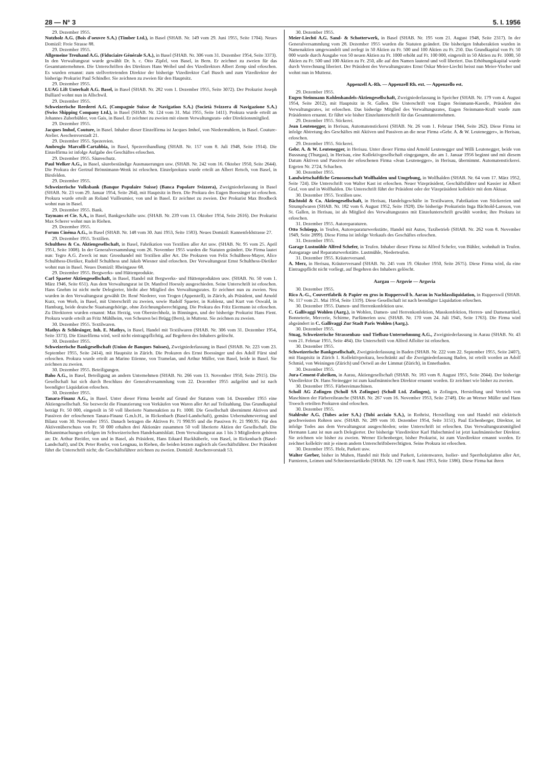28 — N° 3 5. I. 1956
29. Dezember 1955.
Nutzholz A.G. (Bois d'oeuvre S.A.) (Timber Ltd.), in Basel (SHAB. Nr. 149 vom 29. Juni 1955, Seite 1704). Neues Domizil: Freie Strasse 88.
29. Dezember 1955.
Allgemeine Treuhand A.G. (Fiduciaire Générale S.A.), in Basel (SHAB. Nr. 306 vom 31. Dezember 1954, Seite 3373). In den Verwaltungsrat wurde gewählt Dr. h. c. Otto Zipfel, von Basel, in Bern. Er zeichnet zu zweien für das Gesamtunternehmen. Die Unterschriften des Direktors Hans Weibel und des Vizedirektors Albert Zemp sind erloschen. Es wurden ernannt: zum stellvertretenden Direktor der bisherige Vizedirektor Carl Busch und zum Vizedirektor der bisherige Prokurist Paul Schindler. Sie zeichnen zu zweien für den Hauptsitz.
29. Dezember 1955.
LUAG Lift Unterhalt A.G. Basel, in Basel (SHAB. Nr. 282 vom 1. Dezember 1955, Seite 3072). Der Prokurist Joseph Bulliard wohnt nun in Allschwil.
29. Dezember 1955.
Schweizerische Reederei A.G. (Compagnie Suisse de Navigation S.A.) (Società Svizzera di Navigazione S.A.) (Swiss Shipping Company Ltd.), in Basel (SHAB. Nr. 124 vom 31. Mai 1955, Seite 1411). Prokura wurde erteilt an Johannes Zuberbühler, von Gais, in Basel. Er zeichnet zu zweien mit einem Verwaltungsrats- oder Direktionsmitglied.
29. Dezember 1955.
Jacques Imhof, Couture, in Basel. Inhaber dieser Einzelfirma ist Jacques Imhof, von Niedermuhlern, in Basel. Couture-Atelier. Aeschenvorstadt 21.
29. Dezember 1955. Spezereien.
Ambrogio Marcolli-Cartabbia, in Basel, Spezereihandlung (SHAB. Nr. 157 vom 8. Juli 1948, Seite 1914). Die Einzelfirma ist infolge Aufgabe des Geschäftes erloschen.
29. Dezember 1955. Säureschutz.
Paul Welker A.G., in Basel, säurebeständige Ausmauerungen usw. (SHAB. Nr. 242 vom 16. Oktober 1950, Seite 2644). Die Prokura der Gertrud Brönnimann-Wenk ist erloschen. Einzelprokura wurde erteilt an Albert Retsch, von Basel, in Birsfelden.
29. Dezember 1955.
Schweizerische Volksbank (Banque Populaire Suisse) (Banca Popolare Svizzera), Zweigniederlassung in Basel (SHAB. Nr. 23 vom 29. Januar 1954, Seite 264), mit Hauptsitz in Bern. Die Prokura des Eugen Boessinger ist erloschen. Prokura wurde erteilt an Roland Vuilleumier, von und in Basel. Er zeichnet zu zweien. Der Prokurist Max Brodbeck wohnt nun in Basel.
29. Dezember 1955. Bank.
Taymans et Cie. S.A., in Basel, Bankgeschäfte usw. (SHAB. Nr. 239 vom 13. Oktober 1954, Seite 2616). Der Prokurist Max Scherer wohnt nun in Riehen.
29. Dezember 1955.
Forum Cinéma A.G., in Basel (SHAB. Nr. 148 vom 30. Juni 1953, Seite 1583). Neues Domizil: Kannenfeldstrasse 27.
29. Dezember 1955. Textilien.
Schulthess & Co. Aktiengesellschaft, in Basel, Fabrikation von Textilien aller Art usw. (SHAB. Nr. 95 vom 25. April 1951, Seite 1008). In der Generalversammlung vom 26. November 1955 wurden die Statuten geändert. Die Firma lautet nun: Tegro A.G. Zweck ist nun: Grosshandel mit Textilien aller Art. Die Prokuren von Felix Schulthess-Mayer, Alice Schulthess-Dietiker, Rudolf Schulthess und Jakob Wiesner sind erloschen. Der Verwaltungsrat Ernst Schulthess-Dietiker wohnt nun in Basel. Neues Domizil: Rheingasse 68.
29. Dezember 1955. Bergwerks- und Hüttenprodukte.
Carl Spaeter Aktiengesellschaft, in Basel, Handel mit Bergwerks- und Hüttenprodukten usw. (SHAB. Nr. 50 vom 1. März 1946, Seite 651). Aus dem Verwaltungsrat ist Dr. Manfred Hoessly ausgeschieden. Seine Unterschrift ist erloschen. Hans Gnehm ist nicht mehr Delegierter, bleibt aber Mitglied des Verwaltungsrates. Er zeichnet nun zu zweien. Neu wurden in den Verwaltungsrat gewählt Dr. René Niederer, von Trogen (Appenzell), in Zürich, als Präsident, und Arnold Kurz, von Worb, in Basel, mit Unterschrift zu zweien, sowie Rudolf Spaeter, in Koblenz, und Kurt von Oswald, in Hamburg, beide deutsche Staatsangehörige, ohne Zeichnungsberechtigung. Die Prokura des Fritz Eiermann ist erloschen. Zu Direktoren wurden ernannt: Max Herzig, von Oberstechholz, in Binningen, und der bisherige Prokurist Hans Fient. Prokura wurde erteilt an Fritz Mühlheim, von Scheuren bei Brügg (Bern), in Muttenz. Sie zeichnen zu zweien.
30. Dezember 1955. Textilwaren.
Mathys & Schlesinger, Inh. E. Mathys, in Basel, Handel mit Textilwaren (SHAB. Nr. 306 vom 31. Dezember 1954, Seite 3373). Die Einzelfirma wird, weil nicht eintragspflichtig, auf Begehren des Inhabers gelöscht.
30. Dezember 1955.
Schweizerische Bankgesellschaft (Union de Banques Suisses), Zweigniederlassung in Basel (SHAB. Nr. 223 vom 23. September 1955, Seite 2414), mit Hauptsitz in Zürich. Die Prokuren des Ernst Boessinger und des Adolf Fürst sind erloschen. Prokura wurde erteilt an Marino Etienne, von Tramelan, und Arthur Müller, von Basel, beide in Basel. Sie zeichnen zu zweien.
30. Dezember 1955. Beteiligungen.
Baho A.G., in Basel, Beteiligung an andern Unternehmen (SHAB. Nr. 266 vom 13. November 1950, Seite 2915). Die Gesellschaft hat sich durch Beschluss der Generalversammlung vom 22. Dezember 1955 aufgelöst und ist nach beendigter Liquidation erloschen.
30. Dezember 1955.
Tanara-Finanz A.G., in Basel. Unter dieser Firma besteht auf Grund der Statuten vom 14. Dezember 1955 eine Aktiengesellschaft. Sie bezweckt die Finanzierung von Verkäufen von Waren aller Art auf Teilzahlung. Das Grundkapital beträgt Fr. 50 000, eingeteilt in 50 voll liberierte Namenaktien zu Fr. 1000. Die Gesellschaft übernimmt Aktiven und Passiven der erloschenen Tanara-Finanz G.m.b.H., in Rickenbach (Basel-Landschaft), gemäss Uebernahmevertrag und Bilanz vom 30. November 1955. Danach betragen die Aktiven Fr. 71 990.95 und die Passiven Fr. 21 990.95. Für den Aktivenüberschuss von Fr. 50 000 erhalten drei Aktionäre zusammen 50 voll liberierte Aktien der Gesellschaft. Die Bekanntmachungen erfolgen im Schweizerischen Handelsamtsblatt. Dem Verwaltungsrat aus 1 bis 3 Mitgliedern gehören an: Dr. Arthur Breitler, von und in Basel, als Präsident, Hans Eduard Ruckhäberle, von Basel, in Rickenbach (Basel-Landschaft), und Dr. Peter Renfer, von Lengnau, in Riehen, die beiden letzten zugleich als Geschäftsführer. Der Präsident führt die Unterschrift nicht; die Geschäftsführer zeichnen zu zweien. Domizil: Aeschenvorstadt 53.
30. Dezember 1955.
Meier-Liechti A.G. Sand- & Schotterwerk, in Basel (SHAB. Nr. 195 vom 21. August 1948, Seite 2317). In der Generalversammlung vom 28. Dezember 1955 wurden die Statuten geändert. Die bisherigen Inhaberaktien wurden in Namenaktien umgewandelt und zerlegt in 50 Aktien zu Fr. 500 und 100 Aktien zu Fr. 250. Das Grundkapital von Fr. 50 000 wurde durch Ausgabe von 50 neuen Aktien zu Fr. 1000 erhöht auf Fr. 100 000, eingeteilt in 50 Aktien zu Fr. 1000, 50 Aktien zu Fr. 500 und 100 Aktien zu Fr. 250, alle auf den Namen lautend und voll liberiert. Das Erhöhungskapital wurde durch Verrechnung liberiert. Der Präsident des Verwaltungsrates Ernst Oskar Meier-Liechti heisst nun Meier-Vischer und wohnt nun in Muttenz.
Appenzell A.-Rh. — Appenzell Rh. ext. — Appenzello est.
29. Dezember 1955.
Eugen Steinmann Kohlenhandels-Aktiengesellschaft, Zweigniederlassung in Speicher (SHAB. Nr. 179 vom 4. August 1954, Seite 2012), mit Hauptsitz in St. Gallen. Die Unterschrift von Eugen Steinmann-Kaestle, Präsident des Verwaltungsrates, ist erloschen. Das bisherige Mitglied des Verwaltungsrates, Eugen Steinmann-Kraft wurde zum Präsidenten ernannt. Er führt wie bisher Einzelunterschrift für das Gesamtunternehmen.
29. Dezember 1955. Stickerei.
Jean Leutenegger, in Herisau, Automatenstickerei (SHAB. Nr. 26 vom 1. Februar 1944, Seite 262). Diese Firma ist infolge Abtretung des Geschäftes mit Aktiven und Passiven an die neue Firma «Gebr. A. & W. Leutenegger», in Herisau, erloschen.
29. Dezember 1955. Stickerei.
Gebr. A. & W. Leutenegger, in Herisau. Unter dieser Firma sind Arnold Leutenegger und Willi Leutenegger, beide von Bussnang (Thurgau), in Herisau, eine Kollektivgesellschaft eingegangen, die am 1. Januar 1956 beginnt und mit diesem Datum Aktiven und Passiven der erloschenen Firma «Jean Leutenegger», in Herisau, übernimmt. Automatenstickerei. Ergeten Nr. 2724, Schachen.
30. Dezember 1955.
Landwirtschaftliche Genossenschaft Wolfhalden und Umgebung, in Wolfhalden (SHAB. Nr. 64 vom 17. März 1952, Seite 724). Die Unterschrift von Walter Kast ist erloschen. Neuer Vizepräsident, Geschäftsführer und Kassier ist Albert Graf, von und in Wolfhalden. Die Unterschrift führt der Präsident oder der Vizepräsident kollektiv mit dem Aktuar.
30. Dezember 1955. Textilien usw.
Bächtold & Co. Aktiengesellschaft, in Herisau, Handelsgeschäfte in Textilwaren, Fabrikation von Stickereien und Strumpfwaren (SHAB. Nr. 182 vom 6. August 1952, Seite 1928). Die bisherige Prokuristin Inga Bächtold-Larsson, von St. Gallen, in Herisau, ist als Mitglied des Verwaltungsrates mit Einzelunterschrift gewählt worden; ihre Prokura ist erloschen.
31. Dezember 1955. Autoreparaturen.
Otto Schüepp, in Teufen, Autoreparaturwerkstätte, Handel mit Autos, Taxibetrieb (SHAB. Nr. 262 vom 8. November 1949, Seite 2899). Diese Firma ist infolge Verkaufs des Geschäftes erloschen.
31. Dezember 1955.
Garage Lustmühle Alfred Schefer, in Teufen. Inhaber dieser Firma ist Alfred Schefer, von Bühler, wohnhaft in Teufen. Autogarage und Reparaturwerkstätte. Lustmühle, Niederteufen.
31. Dezember 1955. Kräuterversand.
A. Merz, in Herisau, Kräuterversand (SHAB. Nr. 245 vom 19. Oktober 1950, Seite 2675). Diese Firma wird, da eine Eintragspflicht nicht vorliegt, auf Begehren des Inhabers gelöscht.
Aargau — Argovie — Argovia
30. Dezember 1955.
Rico A.-G., Couvertfabrik & Papier en gros in Rupperswil b. Aarau in Nachlassliquidation, in Rupperswil (SHAB. Nr. 117 vom 21. Mai 1954, Seite 1319). Diese Gesellschaft ist nach beendigter Liquidation erloschen.
30. Dezember 1955. Damen- und Herrenkonfektion usw.
C. Gallivaggi Wohlen (Aarg.), in Wohlen, Damen- und Herrenkonfektion, Masskonfektion, Herren- und Damenartikel, Bonneterie, Mercerie, Schirme, Parfümerien usw. (SHAB. Nr. 170 vom 24. Juli 1945, Seite 1763). Die Firma wird abgeändert in C. Gallivaggi Zur Stadt Paris Wohlen (Aarg.).
30. Dezember 1955.
Stuag, Schweizerische Strassenbau- und Tiefbau-Unternehmung A.G., Zweigniederlassung in Aarau (SHAB. Nr. 43 vom 21. Februar 1955, Seite 484). Die Unterschrift von Alfred Affolter ist erloschen.
30. Dezember 1955.
Schweizerische Bankgesellschaft, Zweigniederlassung in Baden (SHAB. Nr. 222 vom 22. September 1955, Seite 2407), mit Hauptsitz in Zürich 1. Kollektivprokura, beschränkt auf die Zweigniederlassung Baden, ist erteilt worden an Adolf Schmid, von Weiningen (Zürich) und Oetwil an der Limmat (Zürich), in Ennetbaden.
30. Dezember 1955.
Jura-Cement-Fabriken, in Aarau, Aktiengesellschaft (SHAB. Nr. 183 vom 8. August 1955, Seite 2044). Der bisherige Vizedirektor Dr. Hans Steinegger ist zum kaufmännischen Direktor ernannt worden. Er zeichnet wie bisher zu zweien.
30. Dezember 1955. Färbereimaschinen.
Scholl AG Zofingen (Scholl SA Zofingue) (Scholl Ltd. Zofingen), in Zofingen, Herstellung und Vertrieb von Maschinen der Färbereibranche (SHAB. Nr. 267 vom 16. November 1953, Seite 2748). Die an Werner Müller und Hans Troesch erteilten Prokuren sind erloschen.
30. Dezember 1955.
Stahlrohr A.G. (Tubes acier S.A.) (Tubi acciaio S.A.), in Rothrist, Herstellung von und Handel mit elektrisch geschweissten Rohren usw. (SHAB. Nr. 289 vom 10. Dezember 1954, Seite 3151). Paul Eichenberger, Direktor, ist infolge Todes aus dem Verwaltungsrat ausgeschieden; seine Unterschrift ist erloschen. Das Verwaltungsratsmitglied Hermann Lanz ist nun auch Delegierter. Der bisherige Vizedirektor Karl Hubschmied ist jetzt kaufmännischer Direktor. Sie zeichnen wie bisher zu zweien. Werner Eichenberger, bisher Prokurist, ist zum Vizedirektor ernannt worden. Er zeichnet kollektiv mit je einem andern Unterschriftsberechtigten. Seine Prokura ist erloschen.
30. Dezember 1955. Holz, Parkett usw.
Walter Gerber, bisher in Muhen, Handel mit Holz und Parkett, Leistenwaren, Isolier- und Sperrholzplatten aller Art, Furnieren, Leimen und Schreinereiartikeln (SHAB. Nr. 129 vom 8. Juni 1953, Seite 1386). Diese Firma hat ihren